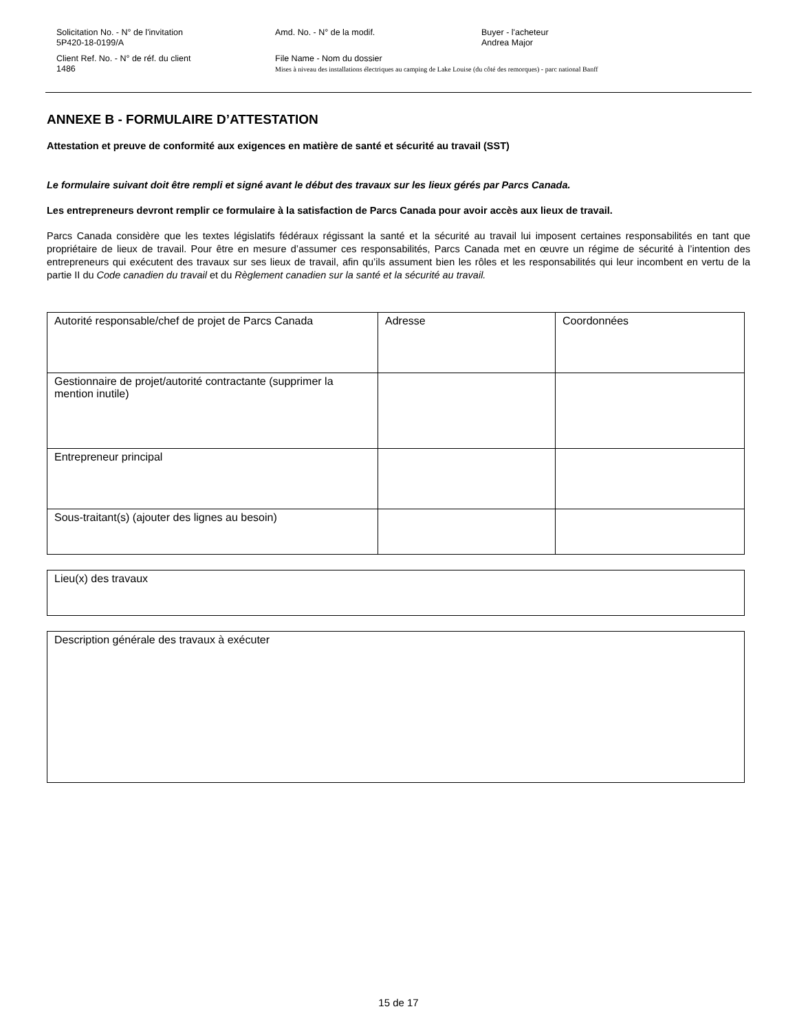Solicitation No. - N° de l'invitation
5P420-18-0199/A
Amd. No. - N° de la modif.
Buyer - l'acheteur
Andrea Major
Client Ref. No. - N° de réf. du client
1486
File Name - Nom du dossier
Mises à niveau des installations électriques au camping de Lake Louise (du côté des remorques) - parc national Banff
ANNEXE B - FORMULAIRE D’ATTESTATION
Attestation et preuve de conformité aux exigences en matière de santé et sécurité au travail (SST)
Le formulaire suivant doit être rempli et signé avant le début des travaux sur les lieux gérés par Parcs Canada.
Les entrepreneurs devront remplir ce formulaire à la satisfaction de Parcs Canada pour avoir accès aux lieux de travail.
Parcs Canada considère que les textes législatifs fédéraux régissant la santé et la sécurité au travail lui imposent certaines responsabilités en tant que propriétaire de lieux de travail. Pour être en mesure d’assumer ces responsabilités, Parcs Canada met en œuvre un régime de sécurité à l’intention des entrepreneurs qui exécutent des travaux sur ses lieux de travail, afin qu’ils assument bien les rôles et les responsabilités qui leur incombent en vertu de la partie II du Code canadien du travail et du Règlement canadien sur la santé et la sécurité au travail.
| Autorité responsable/chef de projet de Parcs Canada | Adresse | Coordonnées |
| Gestionnaire de projet/autorité contractante (supprimer la mention inutile) | | |
| Entrepreneur principal | | |
| Sous-traitant(s) (ajouter des lignes au besoin) | | |
| Lieu(x) des travaux |
| Description générale des travaux à exécuter |
15 de 17